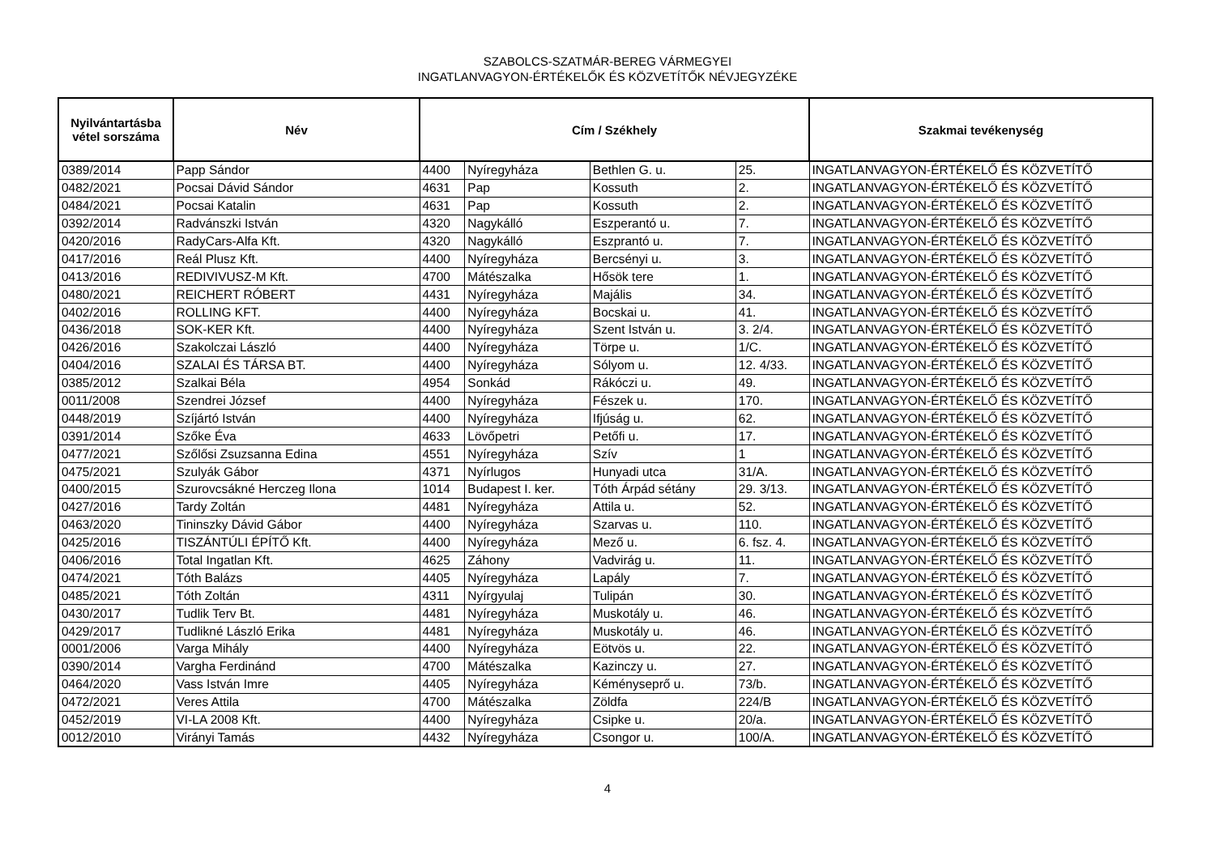SZABOLCS-SZATMÁR-BEREG VÁRMEGYEI
INGATLANVAGYON-ÉRTÉKELŐK ÉS KÖZVETÍTŐK NÉVJEGYZÉKE
| Nyilvántartásba vétel sorszáma | Név | Cím / Székhely | | | | Szakmai tevékenység |
| --- | --- | --- | --- | --- | --- | --- |
| 0389/2014 | Papp Sándor | 4400 | Nyíregyháza | Bethlen G. u. | 25. | INGATLANVAGYON-ÉRTÉKELŐ ÉS KÖZVETÍTŐ |
| 0482/2021 | Pocsai Dávid Sándor | 4631 | Pap | Kossuth | 2. | INGATLANVAGYON-ÉRTÉKELŐ ÉS KÖZVETÍTŐ |
| 0484/2021 | Pocsai Katalin | 4631 | Pap | Kossuth | 2. | INGATLANVAGYON-ÉRTÉKELŐ ÉS KÖZVETÍTŐ |
| 0392/2014 | Radvánszki István | 4320 | Nagykálló | Eszperantó u. | 7. | INGATLANVAGYON-ÉRTÉKELŐ ÉS KÖZVETÍTŐ |
| 0420/2016 | RadyCars-Alfa Kft. | 4320 | Nagykálló | Eszprantó u. | 7. | INGATLANVAGYON-ÉRTÉKELŐ ÉS KÖZVETÍTŐ |
| 0417/2016 | Reál Plusz Kft. | 4400 | Nyíregyháza | Bercsényi u. | 3. | INGATLANVAGYON-ÉRTÉKELŐ ÉS KÖZVETÍTŐ |
| 0413/2016 | REDIVIVUSZ-M Kft. | 4700 | Mátészalka | Hősök tere | 1. | INGATLANVAGYON-ÉRTÉKELŐ ÉS KÖZVETÍTŐ |
| 0480/2021 | REICHERT RÓBERT | 4431 | Nyíregyháza | Majális | 34. | INGATLANVAGYON-ÉRTÉKELŐ ÉS KÖZVETÍTŐ |
| 0402/2016 | ROLLING KFT. | 4400 | Nyíregyháza | Bocskai u. | 41. | INGATLANVAGYON-ÉRTÉKELŐ ÉS KÖZVETÍTŐ |
| 0436/2018 | SOK-KER Kft. | 4400 | Nyíregyháza | Szent István u. | 3. 2/4. | INGATLANVAGYON-ÉRTÉKELŐ ÉS KÖZVETÍTŐ |
| 0426/2016 | Szakolczai László | 4400 | Nyíregyháza | Törpe u. | 1/C. | INGATLANVAGYON-ÉRTÉKELŐ ÉS KÖZVETÍTŐ |
| 0404/2016 | SZALAI ÉS TÁRSA BT. | 4400 | Nyíregyháza | Sólyom u. | 12. 4/33. | INGATLANVAGYON-ÉRTÉKELŐ ÉS KÖZVETÍTŐ |
| 0385/2012 | Szalkai Béla | 4954 | Sonkád | Rákóczi u. | 49. | INGATLANVAGYON-ÉRTÉKELŐ ÉS KÖZVETÍTŐ |
| 0011/2008 | Szendrei József | 4400 | Nyíregyháza | Fészek u. | 170. | INGATLANVAGYON-ÉRTÉKELŐ ÉS KÖZVETÍTŐ |
| 0448/2019 | Szíjártó István | 4400 | Nyíregyháza | Ifjúság u. | 62. | INGATLANVAGYON-ÉRTÉKELŐ ÉS KÖZVETÍTŐ |
| 0391/2014 | Szőke Éva | 4633 | Lövőpetri | Petőfi u. | 17. | INGATLANVAGYON-ÉRTÉKELŐ ÉS KÖZVETÍTŐ |
| 0477/2021 | Szőlősi Zsuzsanna Edina | 4551 | Nyíregyháza | Szív | 1 | INGATLANVAGYON-ÉRTÉKELŐ ÉS KÖZVETÍTŐ |
| 0475/2021 | Szulyák Gábor | 4371 | Nyírlugos | Hunyadi utca | 31/A. | INGATLANVAGYON-ÉRTÉKELŐ ÉS KÖZVETÍTŐ |
| 0400/2015 | Szurovcsákné Herczeg Ilona | 1014 | Budapest I. ker. | Tóth Árpád sétány | 29. 3/13. | INGATLANVAGYON-ÉRTÉKELŐ ÉS KÖZVETÍTŐ |
| 0427/2016 | Tardy Zoltán | 4481 | Nyíregyháza | Attila u. | 52. | INGATLANVAGYON-ÉRTÉKELŐ ÉS KÖZVETÍTŐ |
| 0463/2020 | Tininszky Dávid Gábor | 4400 | Nyíregyháza | Szarvas u. | 110. | INGATLANVAGYON-ÉRTÉKELŐ ÉS KÖZVETÍTŐ |
| 0425/2016 | TISZÁNTÚLI ÉPÍTŐ Kft. | 4400 | Nyíregyháza | Mező u. | 6. fsz. 4. | INGATLANVAGYON-ÉRTÉKELŐ ÉS KÖZVETÍTŐ |
| 0406/2016 | Total Ingatlan Kft. | 4625 | Záhony | Vadvirág u. | 11. | INGATLANVAGYON-ÉRTÉKELŐ ÉS KÖZVETÍTŐ |
| 0474/2021 | Tóth Balázs | 4405 | Nyíregyháza | Lapály | 7. | INGATLANVAGYON-ÉRTÉKELŐ ÉS KÖZVETÍTŐ |
| 0485/2021 | Tóth Zoltán | 4311 | Nyírgyulaj | Tulipán | 30. | INGATLANVAGYON-ÉRTÉKELŐ ÉS KÖZVETÍTŐ |
| 0430/2017 | Tudlik Terv Bt. | 4481 | Nyíregyháza | Muskotály u. | 46. | INGATLANVAGYON-ÉRTÉKELŐ ÉS KÖZVETÍTŐ |
| 0429/2017 | Tudlikné László Erika | 4481 | Nyíregyháza | Muskotály u. | 46. | INGATLANVAGYON-ÉRTÉKELŐ ÉS KÖZVETÍTŐ |
| 0001/2006 | Varga Mihály | 4400 | Nyíregyháza | Eötvös u. | 22. | INGATLANVAGYON-ÉRTÉKELŐ ÉS KÖZVETÍTŐ |
| 0390/2014 | Vargha Ferdinánd | 4700 | Mátészalka | Kazinczy u. | 27. | INGATLANVAGYON-ÉRTÉKELŐ ÉS KÖZVETÍTŐ |
| 0464/2020 | Vass István Imre | 4405 | Nyíregyháza | Kéményseprő u. | 73/b. | INGATLANVAGYON-ÉRTÉKELŐ ÉS KÖZVETÍTŐ |
| 0472/2021 | Veres Attila | 4700 | Mátészalka | Zöldfa | 224/B | INGATLANVAGYON-ÉRTÉKELŐ ÉS KÖZVETÍTŐ |
| 0452/2019 | VI-LA 2008 Kft. | 4400 | Nyíregyháza | Csipke u. | 20/a. | INGATLANVAGYON-ÉRTÉKELŐ ÉS KÖZVETÍTŐ |
| 0012/2010 | Virányi Tamás | 4432 | Nyíregyháza | Csongor u. | 100/A. | INGATLANVAGYON-ÉRTÉKELŐ ÉS KÖZVETÍTŐ |
4